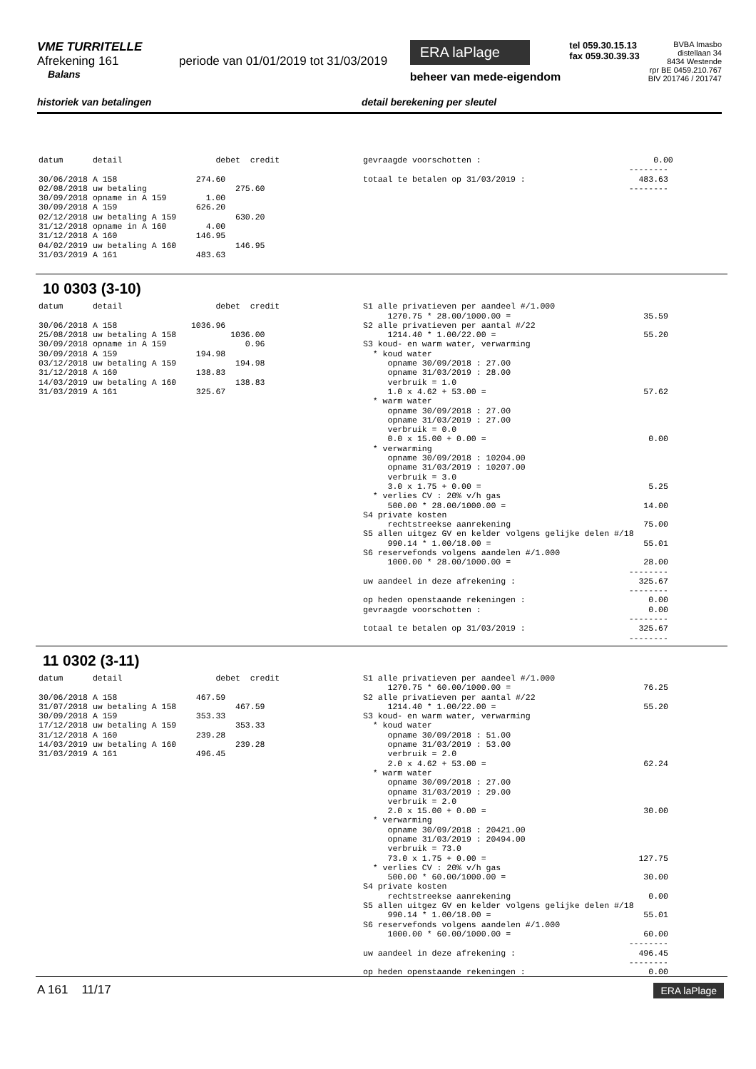VME TURRITELLE
Afrekening 161 periode van 01/01/2019 tot 31/03/2019
Balans
ERA laPlage
beheer van mede-eigendom
tel 059.30.15.13
fax 059.30.39.33
BVBA Imasbo
distellaan 34
8434 Westende
rpr BE 0459.210.767
BIV 201746 / 201747
historiek van betalingen detail berekening per sleutel
datum detail debet credit 30/06/2018 A 158 274.60 02/08/2018 uw betaling 275.60 30/09/2018 opname in A 159 1.00 30/09/2018 A 159 626.20 02/12/2018 uw betaling A 159 630.20 31/12/2018 opname in A 160 4.00 31/12/2018 A 160 146.95 04/02/2019 uw betaling A 160 146.95 31/03/2019 A 161 483.63
gevraagde voorschotten : 0.00 -------- totaal te betalen op 31/03/2019 : 483.63 --------
10 0303 (3-10)
datum detail debet credit 30/06/2018 A 158 1036.96 25/08/2018 uw betaling A 158 1036.00 30/09/2018 opname in A 159 0.96 30/09/2018 A 159 194.98 03/12/2018 uw betaling A 159 194.98 31/12/2018 A 160 138.83 14/03/2019 uw betaling A 160 138.83 31/03/2019 A 161 325.67
S1 alle privatieven per aandeel #/1.000 1270.75 * 28.00/1000.00 = 35.59 S2 alle privatieven per aantal #/22 1214.40 * 1.00/22.00 = 55.20 S3 koud- en warm water, verwarming * koud water opname 30/09/2018 : 27.00 opname 31/03/2019 : 28.00 verbruik = 1.0 1.0 x 4.62 + 53.00 = 57.62 * warm water opname 30/09/2018 : 27.00 opname 31/03/2019 : 27.00 verbruik = 0.0 0.0 x 15.00 + 0.00 = 0.00 * verwarming opname 30/09/2018 : 10204.00 opname 31/03/2019 : 10207.00 verbruik = 3.0 3.0 x 1.75 + 0.00 = 5.25 * verlies CV : 20% v/h gas 500.00 * 28.00/1000.00 = 14.00 S4 private kosten rechtstreekse aanrekening 75.00 S5 allen uitgez GV en kelder volgens gelijke delen #/18 990.14 * 1.00/18.00 = 55.01 S6 reservefonds volgens aandelen #/1.000 1000.00 * 28.00/1000.00 = 28.00 -------- uw aandeel in deze afrekening : 325.67 -------- op heden openstaande rekeningen : 0.00 gevraagde voorschotten : 0.00 -------- totaal te betalen op 31/03/2019 : 325.67 --------
11 0302 (3-11)
datum detail debet credit 30/06/2018 A 158 467.59 31/07/2018 uw betaling A 158 467.59 30/09/2018 A 159 353.33 17/12/2018 uw betaling A 159 353.33 31/12/2018 A 160 239.28 14/03/2019 uw betaling A 160 239.28 31/03/2019 A 161 496.45
S1 alle privatieven per aandeel #/1.000 1270.75 * 60.00/1000.00 = 76.25 S2 alle privatieven per aantal #/22 1214.40 * 1.00/22.00 = 55.20 S3 koud- en warm water, verwarming * koud water opname 30/09/2018 : 51.00 opname 31/03/2019 : 53.00 verbruik = 2.0 2.0 x 4.62 + 53.00 = 62.24 * warm water opname 30/09/2018 : 27.00 opname 31/03/2019 : 29.00 verbruik = 2.0 2.0 x 15.00 + 0.00 = 30.00 * verwarming opname 30/09/2018 : 20421.00 opname 31/03/2019 : 20494.00 verbruik = 73.0 73.0 x 1.75 + 0.00 = 127.75 * verlies CV : 20% v/h gas 500.00 * 60.00/1000.00 = 30.00 S4 private kosten rechtstreekse aanrekening 0.00 S5 allen uitgez GV en kelder volgens gelijke delen #/18 990.14 * 1.00/18.00 = 55.01 S6 reservefonds volgens aandelen #/1.000 1000.00 * 60.00/1000.00 = 60.00 -------- uw aandeel in deze afrekening : 496.45 -------- op heden openstaande rekeningen : 0.00
A 161 11/17 ERA laPlage